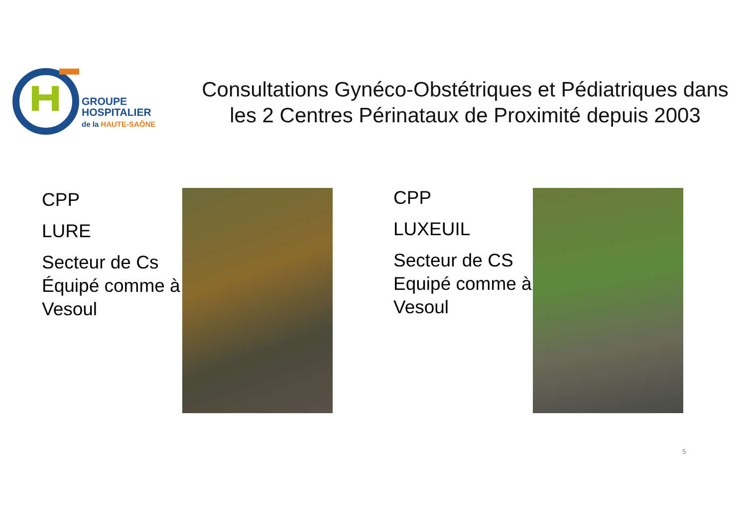GROUPE
HOSPITALIER
de la HAUTE-SAÔNE
Consultations Gynéco-Obstétriques et Pédiatriques dans les 2 Centres Périnataux de Proximité depuis 2003
CPP
LURE
Secteur de Cs Équipé comme à Vesoul
CPP
LUXEUIL
Secteur de CS Equipé comme à Vesoul
5